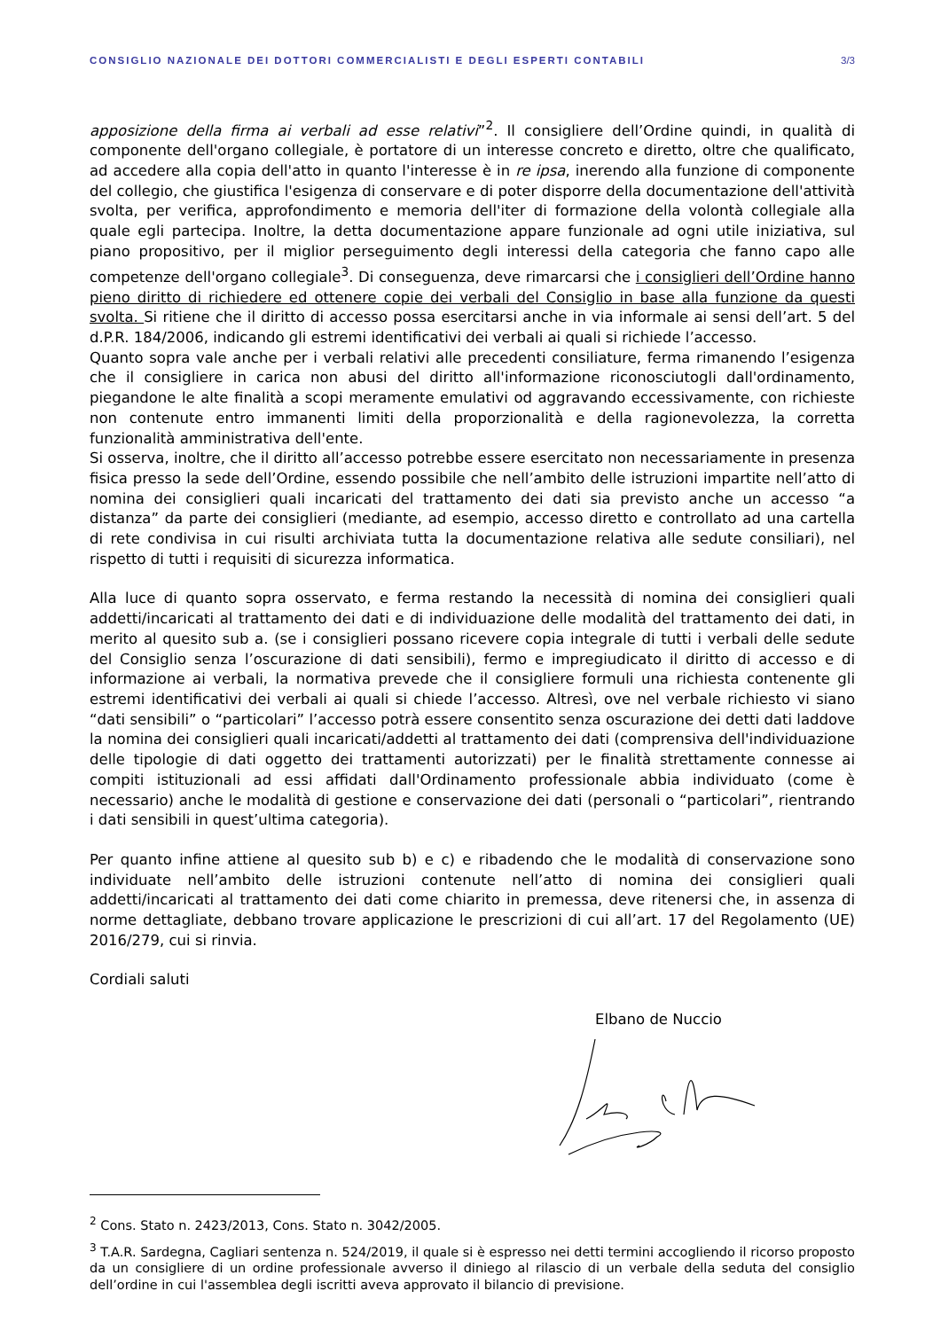CONSIGLIO NAZIONALE DEI DOTTORI COMMERCIALISTI E DEGLI ESPERTI CONTABILI 3/3
apposizione della firma ai verbali ad esse relativi”<sup>2</sup>. Il consigliere dell’Ordine quindi, in qualità di componente dell'organo collegiale, è portatore di un interesse concreto e diretto, oltre che qualificato, ad accedere alla copia dell'atto in quanto l'interesse è in re ipsa, inerendo alla funzione di componente del collegio, che giustifica l'esigenza di conservare e di poter disporre della documentazione dell'attività svolta, per verifica, approfondimento e memoria dell'iter di formazione della volontà collegiale alla quale egli partecipa. Inoltre, la detta documentazione appare funzionale ad ogni utile iniziativa, sul piano propositivo, per il miglior perseguimento degli interessi della categoria che fanno capo alle competenze dell'organo collegiale<sup>3</sup>. Di conseguenza, deve rimarcarsi che i consiglieri dell’Ordine hanno pieno diritto di richiedere ed ottenere copie dei verbali del Consiglio in base alla funzione da questi svolta. Si ritiene che il diritto di accesso possa esercitarsi anche in via informale ai sensi dell’art. 5 del d.P.R. 184/2006, indicando gli estremi identificativi dei verbali ai quali si richiede l’accesso.
Quanto sopra vale anche per i verbali relativi alle precedenti consiliature, ferma rimanendo l’esigenza che il consigliere in carica non abusi del diritto all'informazione riconosciutogli dall'ordinamento, piegandone le alte finalità a scopi meramente emulativi od aggravando eccessivamente, con richieste non contenute entro immanenti limiti della proporzionalità e della ragionevolezza, la corretta funzionalità amministrativa dell'ente.
Si osserva, inoltre, che il diritto all’accesso potrebbe essere esercitato non necessariamente in presenza fisica presso la sede dell’Ordine, essendo possibile che nell’ambito delle istruzioni impartite nell’atto di nomina dei consiglieri quali incaricati del trattamento dei dati sia previsto anche un accesso “a distanza” da parte dei consiglieri (mediante, ad esempio, accesso diretto e controllato ad una cartella di rete condivisa in cui risulti archiviata tutta la documentazione relativa alle sedute consiliari), nel rispetto di tutti i requisiti di sicurezza informatica.
Alla luce di quanto sopra osservato, e ferma restando la necessità di nomina dei consiglieri quali addetti/incaricati al trattamento dei dati e di individuazione delle modalità del trattamento dei dati, in merito al quesito sub a. (se i consiglieri possano ricevere copia integrale di tutti i verbali delle sedute del Consiglio senza l’oscurazione di dati sensibili), fermo e impregiudicato il diritto di accesso e di informazione ai verbali, la normativa prevede che il consigliere formuli una richiesta contenente gli estremi identificativi dei verbali ai quali si chiede l’accesso. Altresì, ove nel verbale richiesto vi siano “dati sensibili” o “particolari” l’accesso potrà essere consentito senza oscurazione dei detti dati laddove la nomina dei consiglieri quali incaricati/addetti al trattamento dei dati (comprensiva dell'individuazione delle tipologie di dati oggetto dei trattamenti autorizzati) per le finalità strettamente connesse ai compiti istituzionali ad essi affidati dall'Ordinamento professionale abbia individuato (come è necessario) anche le modalità di gestione e conservazione dei dati (personali o “particolari”, rientrando i dati sensibili in quest’ultima categoria).
Per quanto infine attiene al quesito sub b) e c) e ribadendo che le modalità di conservazione sono individuate nell’ambito delle istruzioni contenute nell’atto di nomina dei consiglieri quali addetti/incaricati al trattamento dei dati come chiarito in premessa, deve ritenersi che, in assenza di norme dettagliate, debbano trovare applicazione le prescrizioni di cui all’art. 17 del Regolamento (UE) 2016/279, cui si rinvia.
Cordiali saluti
Elbano de Nuccio
<sup>2</sup> Cons. Stato n. 2423/2013, Cons. Stato n. 3042/2005.
<sup>3</sup> T.A.R. Sardegna, Cagliari sentenza n. 524/2019, il quale si è espresso nei detti termini accogliendo il ricorso proposto da un consigliere di un ordine professionale avverso il diniego al rilascio di un verbale della seduta del consiglio dell’ordine in cui l'assemblea degli iscritti aveva approvato il bilancio di previsione.